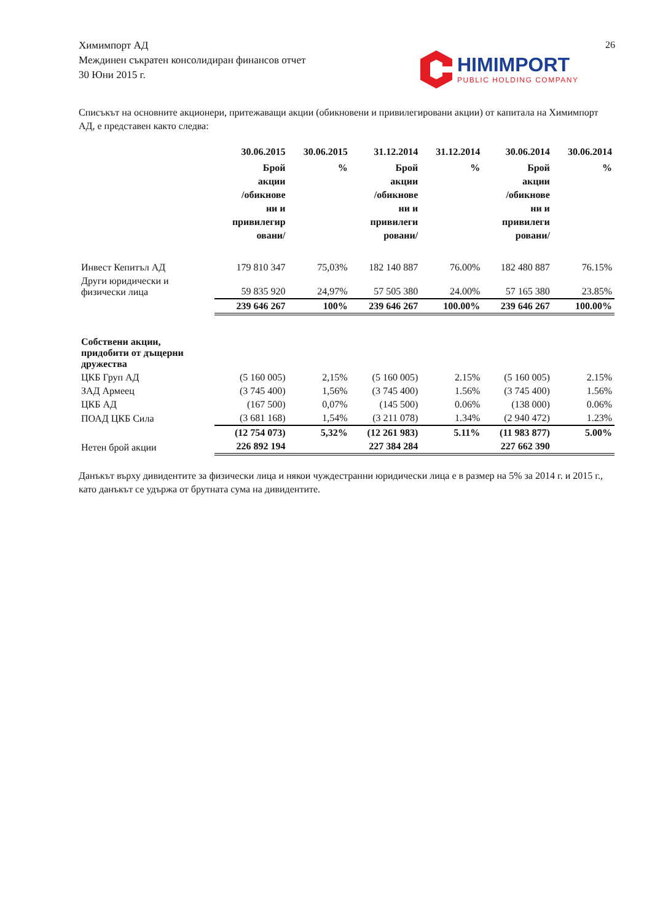Химимпорт АД
Междинен съкратен консолидиран финансов отчет
30 Юни 2015 г.
26
HIMIMPORT
PUBLIC HOLDING COMPANY
Списъкът на основните акционери, притежаващи акции (обикновени и привилегировани акции) от капитала на Химимпорт АД, е представен както следва:
| | 30.06.2015 | 30.06.2015 | 31.12.2014 | 31.12.2014 | 30.06.2014 | 30.06.2014 |
| --- | --- | --- | --- | --- | --- | --- |
| | Брой акции /обикнове ни и привилегир овани/ | % | Брой акции /обикнове ни и привилеги ровани/ | % | Брой акции /обикнове ни и привилеги ровани/ | % |
| Инвест Кепитъл АД | 179 810 347 | 75,03% | 182 140 887 | 76.00% | 182 480 887 | 76.15% |
| Други юридически и физически лица | 59 835 920 | 24,97% | 57 505 380 | 24.00% | 57 165 380 | 23.85% |
| | 239 646 267 | 100% | 239 646 267 | 100.00% | 239 646 267 | 100.00% |
| Собствени акции, придобити от дъщерни дружества | | | | | | |
| ЦКБ Груп АД | (5 160 005) | 2,15% | (5 160 005) | 2.15% | (5 160 005) | 2.15% |
| ЗАД Армеец | (3 745 400) | 1,56% | (3 745 400) | 1.56% | (3 745 400) | 1.56% |
| ЦКБ АД | (167 500) | 0,07% | (145 500) | 0.06% | (138 000) | 0.06% |
| ПОАД ЦКБ Сила | (3 681 168) | 1,54% | (3 211 078) | 1.34% | (2 940 472) | 1.23% |
| | (12 754 073) | 5,32% | (12 261 983) | 5.11% | (11 983 877) | 5.00% |
| Нетен брой акции | 226 892 194 | | 227 384 284 | | 227 662 390 | |
Данъкът върху дивидентите за физически лица и някои чуждестранни юридически лица е в размер на 5% за 2014 г. и 2015 г., като данъкът се удържа от брутната сума на дивидентите.